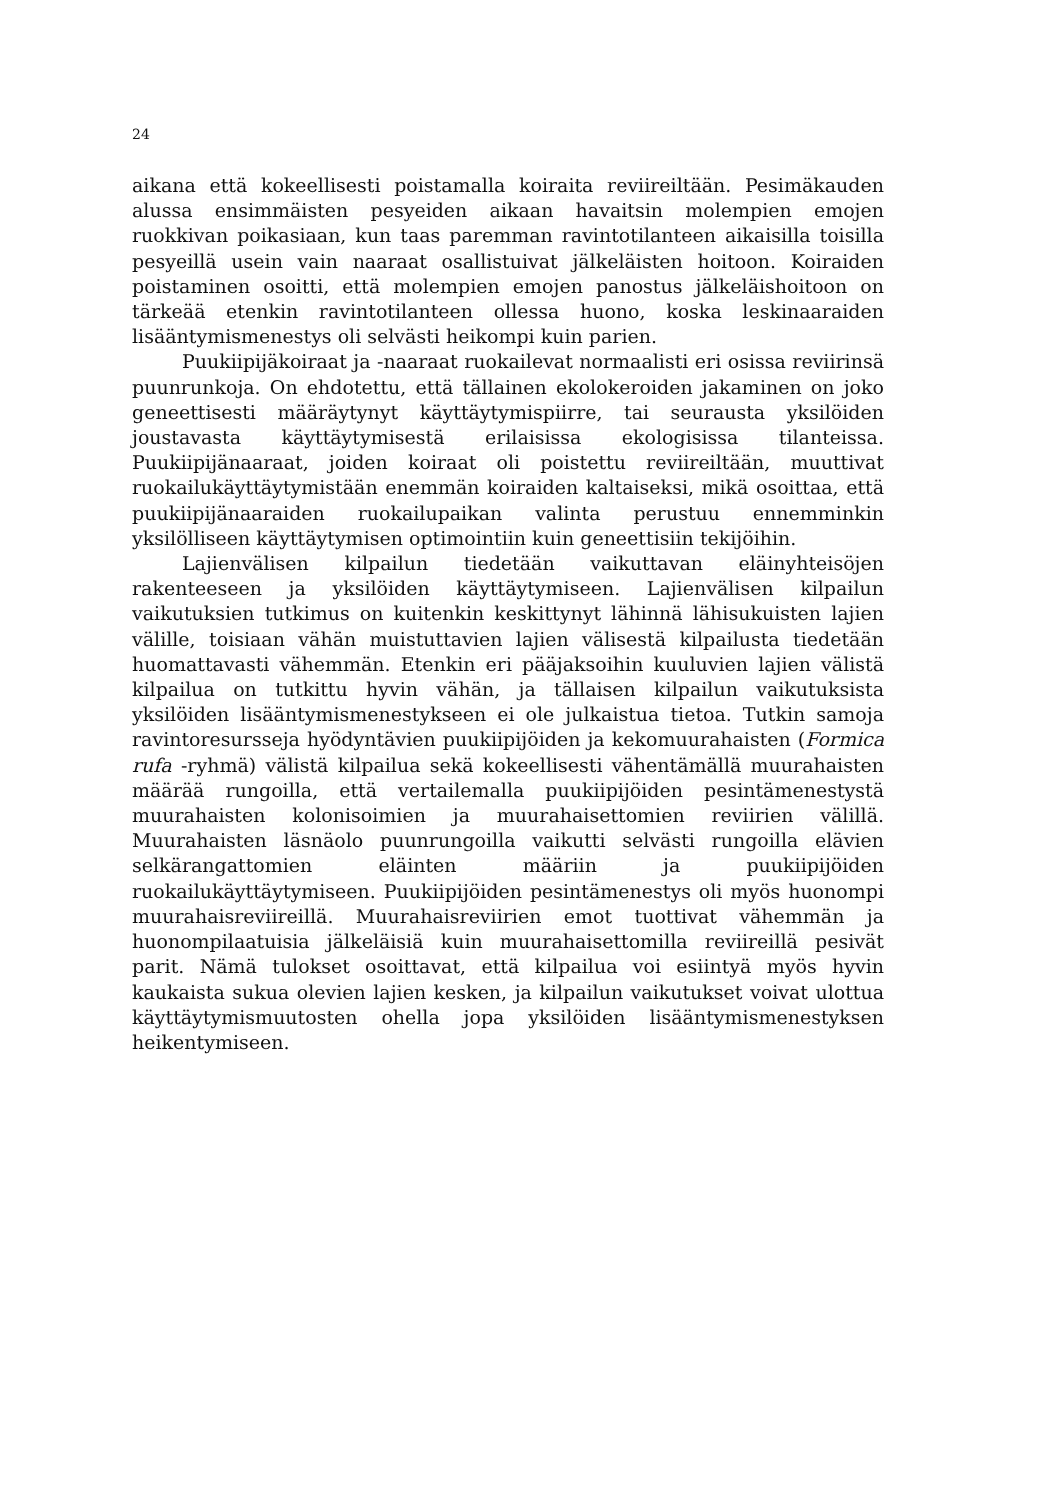24
aikana että kokeellisesti poistamalla koiraita reviireiltään. Pesimäkauden alussa ensimmäisten pesyeiden aikaan havaitsin molempien emojen ruokkivan poikasiaan, kun taas paremman ravintotilanteen aikaisilla toisilla pesyeillä usein vain naaraat osallistuivat jälkeläisten hoitoon. Koiraiden poistaminen osoitti, että molempien emojen panostus jälkeläishoitoon on tärkeää etenkin ravintotilanteen ollessa huono, koska leskinaaraiden lisääntymismenestys oli selvästi heikompi kuin parien.
Puukiipijäkoiraat ja -naaraat ruokailevat normaalisti eri osissa reviirinsä puunrunkoja. On ehdotettu, että tällainen ekolokeroiden jakaminen on joko geneettisesti määräytynyt käyttäytymispiirre, tai seurausta yksilöiden joustavasta käyttäytymisestä erilaisissa ekologisissa tilanteissa. Puukiipijänaaraat, joiden koiraat oli poistettu reviireiltään, muuttivat ruokailukäyttäytymistään enemmän koiraiden kaltaiseksi, mikä osoittaa, että puukiipijänaaraiden ruokailupaikan valinta perustuu ennemminkin yksilölliseen käyttäytymisen optimointiin kuin geneettisiin tekijöihin.
Lajienvälisen kilpailun tiedetään vaikuttavan eläinyhteisöjen rakenteeseen ja yksilöiden käyttäytymiseen. Lajienvälisen kilpailun vaikutuksien tutkimus on kuitenkin keskittynyt lähinnä lähisukuisten lajien välille, toisiaan vähän muistuttavien lajien välisestä kilpailusta tiedetään huomattavasti vähemmän. Etenkin eri pääjaksoihin kuuluvien lajien välistä kilpailua on tutkittu hyvin vähän, ja tällaisen kilpailun vaikutuksista yksilöiden lisääntymismenestykseen ei ole julkaistua tietoa. Tutkin samoja ravintoresursseja hyödyntävien puukiipijöiden ja kekomuurahaisten (Formica rufa -ryhmä) välistä kilpailua sekä kokeellisesti vähentämällä muurahaisten määrää rungoilla, että vertailemalla puukiipijöiden pesintämenestystä muurahaisten kolonisoimien ja muurahaisettomien reviirien välillä. Muurahaisten läsnäolo puunrungoilla vaikutti selvästi rungoilla elävien selkärangattomien eläinten määriin ja puukiipijöiden ruokailukäyttäytymiseen. Puukiipijöiden pesintämenestys oli myös huonompi muurahaisreviireillä. Muurahaisreviirien emot tuottivat vähemmän ja huonompilaatuisia jälkeläisiä kuin muurahaisettomilla reviireillä pesivät parit. Nämä tulokset osoittavat, että kilpailua voi esiintyä myös hyvin kaukaista sukua olevien lajien kesken, ja kilpailun vaikutukset voivat ulottua käyttäytymismuutosten ohella jopa yksilöiden lisääntymismenestyksen heikentymiseen.